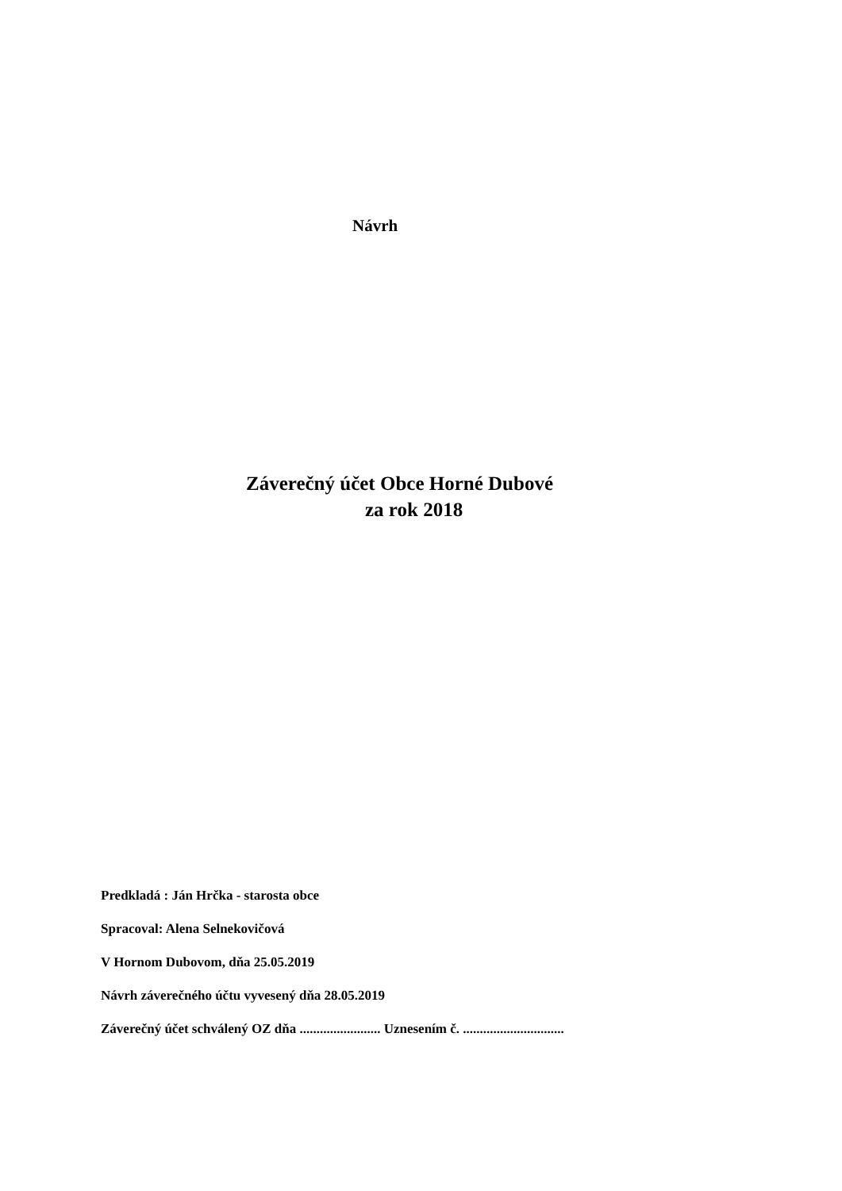Návrh
Záverečný účet Obce Horné Dubové
za rok 2018
Predkladá : Ján Hrčka - starosta obce
Spracoval: Alena Selnekovičová
V Hornom Dubovom, dňa 25.05.2019
Návrh záverečného účtu vyvesený dňa 28.05.2019
Záverečný účet schválený OZ dňa ........................ Uznesením č. ..............................